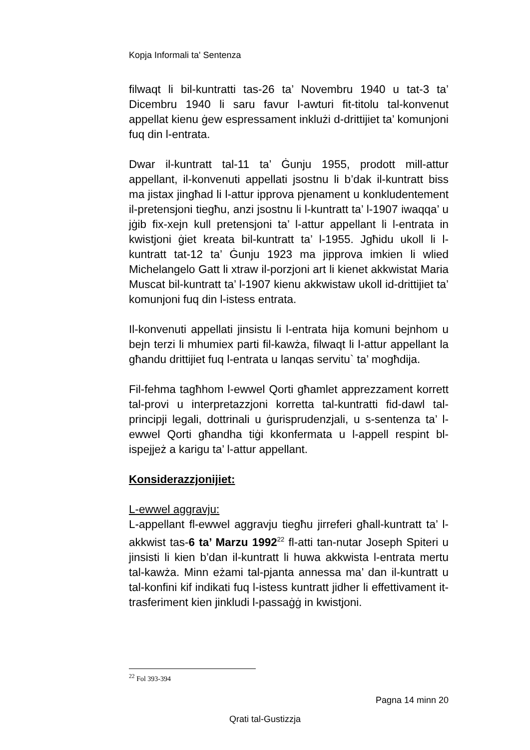Kopja Informali ta' Sentenza
filwaqt li bil-kuntratti tas-26 ta’ Novembru 1940 u tat-3 ta’ Dicembru 1940 li saru favur l-awturi fit-titolu tal-konvenut appellat kienu ġew espressament inklużi d-drittijiet ta’ komunjoni fuq din l-entrata.
Dwar il-kuntratt tal-11 ta’ Ġunju 1955, prodott mill-attur appellant, il-konvenuti appellati jsostnu li b’dak il-kuntratt biss ma jistax jingħad li l-attur ipprova pjenament u konkludentement il-pretensjoni tiegħu, anzi jsostnu li l-kuntratt ta’ l-1907 iwaqqa’ u jġib fix-xejn kull pretensjoni ta’ l-attur appellant li l-entrata in kwistjoni ġiet kreata bil-kuntratt ta’ l-1955. Jgħidu ukoll li l-kuntratt tat-12 ta’ Ġunju 1923 ma jipprova imkien li wlied Michelangelo Gatt li xtraw il-porzjoni art li kienet akkwistat Maria Muscat bil-kuntratt ta’ l-1907 kienu akkwistaw ukoll id-drittijiet ta’ komunjoni fuq din l-istess entrata.
Il-konvenuti appellati jinsistu li l-entrata hija komuni bejnhom u bejn terzi li mhumiex parti fil-kawża, filwaqt li l-attur appellant la għandu drittijiet fuq l-entrata u lanqas servitu` ta’ mogħdija.
Fil-fehma tagħhom l-ewwel Qorti għamlet apprezzament korrett tal-provi u interpretazzjoni korretta tal-kuntratti fid-dawl tal-principji legali, dottrinali u ġurisprudenzjali, u s-sentenza ta’ l-ewwel Qorti għandha tiġi kkonfermata u l-appell respint bl-ispejjeż a karigu ta’ l-attur appellant.
Konsiderazzjonijiet:
L-ewwel aggravju:
L-appellant fl-ewwel aggravju tiegħu jirreferi għall-kuntratt ta’ l-akkwist tas-6 ta’ Marzu 1992<sup>22</sup> fl-atti tan-nutar Joseph Spiteri u jinsisti li kien b’dan il-kuntratt li huwa akkwista l-entrata mertu tal-kawża. Minn eżami tal-pjanta annessa ma’ dan il-kuntratt u tal-konfini kif indikati fuq l-istess kuntratt jidher li effettivament it-trasferiment kien jinkludi l-passaġġ in kwistjoni.
<sup>22</sup> Fol 393-394
Pagna 14 minn 20
Qrati tal-Gustizzja